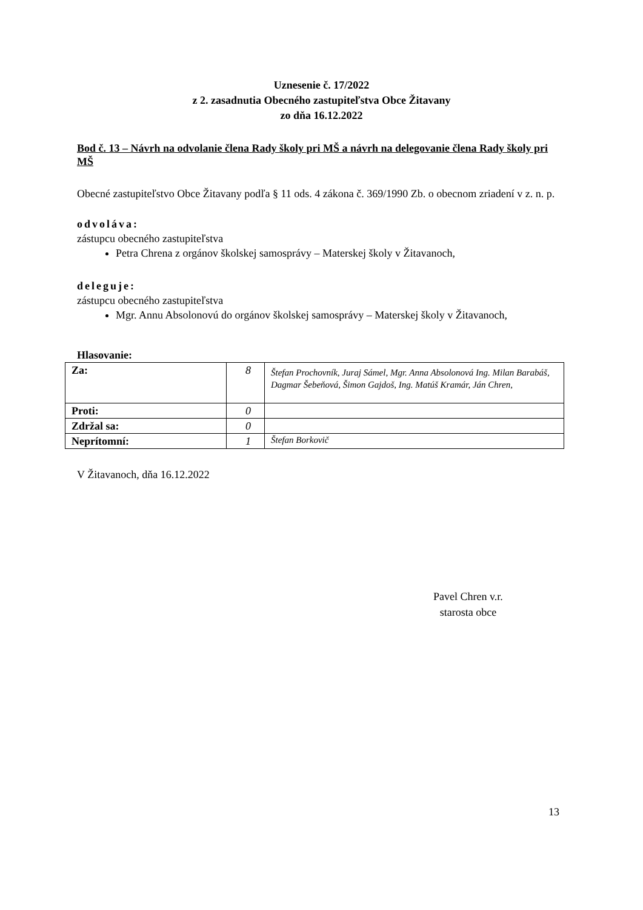Uznesenie č. 17/2022
z 2. zasadnutia Obecného zastupiteľstva Obce Žitavany
zo dňa 16.12.2022
Bod č. 13 – Návrh na odvolanie člena Rady školy pri MŠ a návrh na delegovanie člena Rady školy pri MŠ
Obecné zastupiteľstvo Obce Žitavany podľa § 11 ods. 4 zákona č. 369/1990 Zb. o obecnom zriadení v z. n. p.
odvoláva:
zástupcu obecného zastupiteľstva
Petra Chrena z orgánov školskej samosprávy – Materskej školy v Žitavanoch,
deleguje:
zástupcu obecného zastupiteľstva
Mgr. Annu Absolonovú do orgánov školskej samosprávy – Materskej školy v Žitavanoch,
Hlasovanie:
| Za: | 8 | Štefan Prochovník, Juraj Sámel, Mgr. Anna Absolonová Ing. Milan Barabáš, Dagmar Šebeňová, Šimon Gajdoš, Ing. Matúš Kramár, Ján Chren, |
| Proti: | 0 | |
| Zdržal sa: | 0 | |
| Neprítomní: | 1 | Štefan Borkovič |
V Žitavanoch, dňa 16.12.2022
Pavel Chren v.r.
starosta obce
13